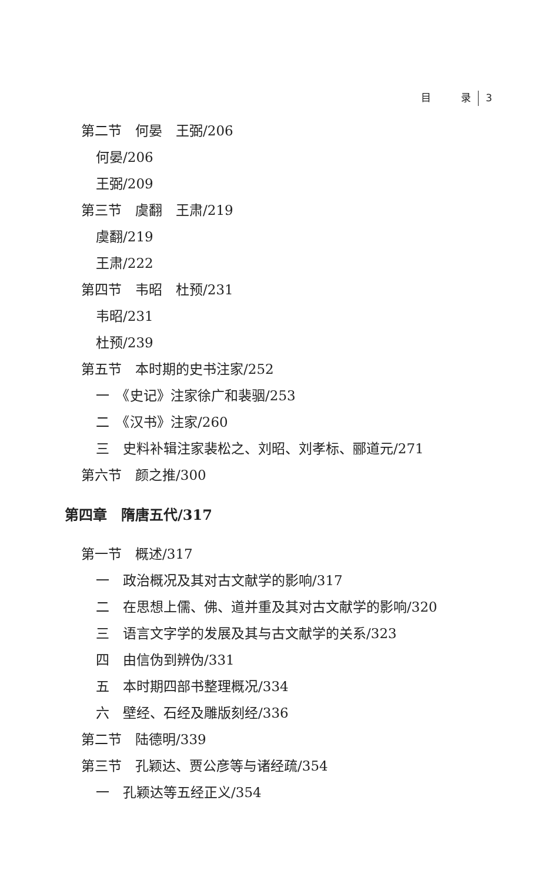目　　　录 3
第二节　何晏　王弼/206
何晏/206
王弼/209
第三节　虞翻　王肃/219
虞翻/219
王肃/222
第四节　韦昭　杜预/231
韦昭/231
杜预/239
第五节　本时期的史书注家/252
一　《史记》注家徐广和裴骃/253
二　《汉书》注家/260
三　史料补辑注家裴松之、刘昭、刘孝标、郦道元/271
第六节　颜之推/300
第四章　隋唐五代/317
第一节　概述/317
一　政治概况及其对古文献学的影响/317
二　在思想上儒、佛、道并重及其对古文献学的影响/320
三　语言文字学的发展及其与古文献学的关系/323
四　由信伪到辨伪/331
五　本时期四部书整理概况/334
六　壁经、石经及雕版刻经/336
第二节　陆德明/339
第三节　孔颖达、贾公彦等与诸经疏/354
一　孔颖达等五经正义/354